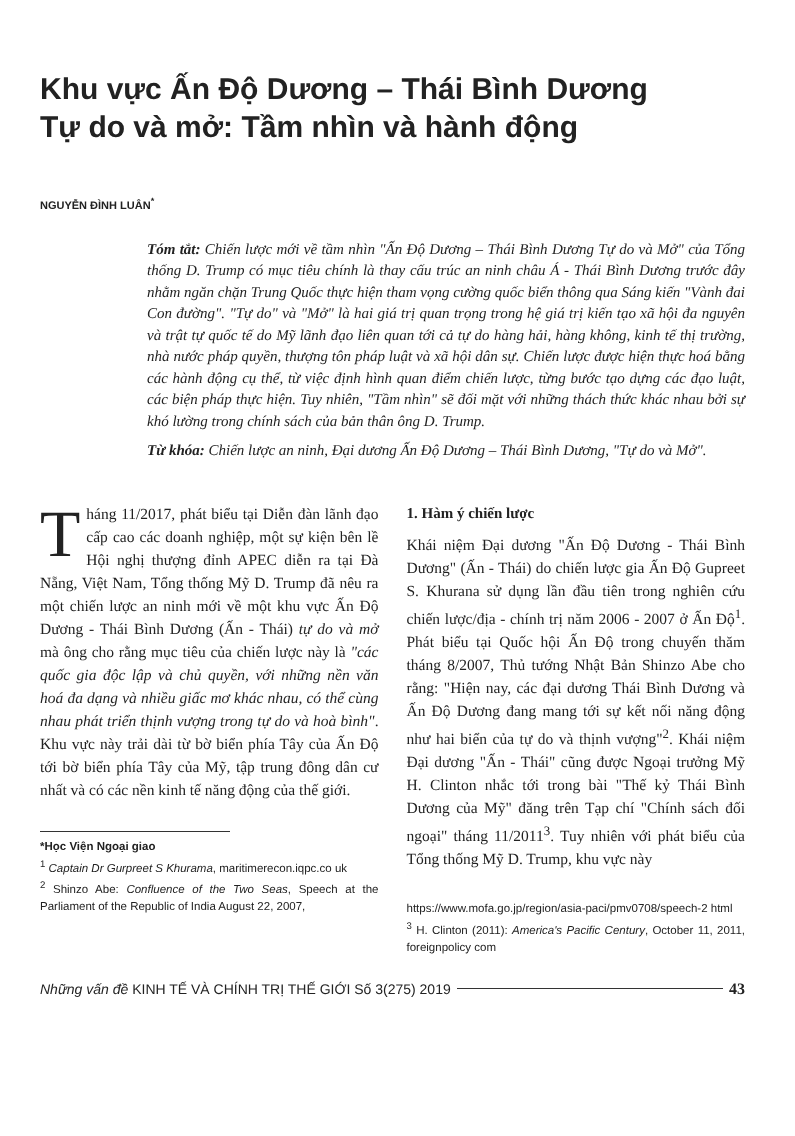Khu vực Ấn Độ Dương – Thái Bình Dương
Tự do và mở: Tầm nhìn và hành động
NGUYỄN ĐÌNH LUÂN<sup>*</sup>
Tóm tắt: Chiến lược mới về tầm nhìn "Ấn Độ Dương – Thái Bình Dương Tự do và Mở" của Tổng thống D. Trump có mục tiêu chính là thay cấu trúc an ninh châu Á - Thái Bình Dương trước đây nhằm ngăn chặn Trung Quốc thực hiện tham vọng cường quốc biển thông qua Sáng kiến "Vành đai Con đường". "Tự do" và "Mở" là hai giá trị quan trọng trong hệ giá trị kiến tạo xã hội đa nguyên và trật tự quốc tế do Mỹ lãnh đạo liên quan tới cả tự do hàng hải, hàng không, kinh tế thị trường, nhà nước pháp quyền, thượng tôn pháp luật và xã hội dân sự. Chiến lược được hiện thực hoá bằng các hành động cụ thể, từ việc định hình quan điểm chiến lược, từng bước tạo dựng các đạo luật, các biện pháp thực hiện. Tuy nhiên, "Tầm nhìn" sẽ đối mặt với những thách thức khác nhau bởi sự khó lường trong chính sách của bản thân ông D. Trump.
Từ khóa: Chiến lược an ninh, Đại dương Ấn Độ Dương – Thái Bình Dương, "Tự do và Mở".
Tháng 11/2017, phát biểu tại Diễn đàn lãnh đạo cấp cao các doanh nghiệp, một sự kiện bên lề Hội nghị thượng đỉnh APEC diễn ra tại Đà Nẵng, Việt Nam, Tổng thống Mỹ D. Trump đã nêu ra một chiến lược an ninh mới về một khu vực Ấn Độ Dương - Thái Bình Dương (Ấn - Thái) tự do và mở mà ông cho rằng mục tiêu của chiến lược này là "các quốc gia độc lập và chủ quyền, với những nền văn hoá đa dạng và nhiều giấc mơ khác nhau, có thể cùng nhau phát triển thịnh vượng trong tự do và hoà bình". Khu vực này trải dài từ bờ biển phía Tây của Ấn Độ tới bờ biển phía Tây của Mỹ, tập trung đông dân cư nhất và có các nền kinh tế năng động của thế giới.
*Học Viện Ngoại giao
<sup>1</sup> Captain Dr Gurpreet S Khurama, maritimerecon.iqpc.co uk
<sup>2</sup> Shinzo Abe: Confluence of the Two Seas, Speech at the Parliament of the Republic of India August 22, 2007,
1. Hàm ý chiến lược
Khái niệm Đại dương "Ấn Độ Dương - Thái Bình Dương" (Ấn - Thái) do chiến lược gia Ấn Độ Gupreet S. Khurana sử dụng lần đầu tiên trong nghiên cứu chiến lược/địa - chính trị năm 2006 - 2007 ở Ấn Độ<sup>1</sup>. Phát biểu tại Quốc hội Ấn Độ trong chuyến thăm tháng 8/2007, Thủ tướng Nhật Bản Shinzo Abe cho rằng: "Hiện nay, các đại dương Thái Bình Dương và Ấn Độ Dương đang mang tới sự kết nối năng động như hai biển của tự do và thịnh vượng"<sup>2</sup>. Khái niệm Đại dương "Ấn - Thái" cũng được Ngoại trưởng Mỹ H. Clinton nhắc tới trong bài "Thế kỷ Thái Bình Dương của Mỹ" đăng trên Tạp chí "Chính sách đối ngoại" tháng 11/2011<sup>3</sup>. Tuy nhiên với phát biểu của Tổng thống Mỹ D. Trump, khu vực này
https://www.mofa.go.jp/region/asia-paci/pmv0708/speech-2 html
<sup>3</sup> H. Clinton (2011): America's Pacific Century, October 11, 2011, foreignpolicy com
Những vấn đề KINH TẾ VÀ CHÍNH TRỊ THẾ GIỚI Số 3(275) 2019 43